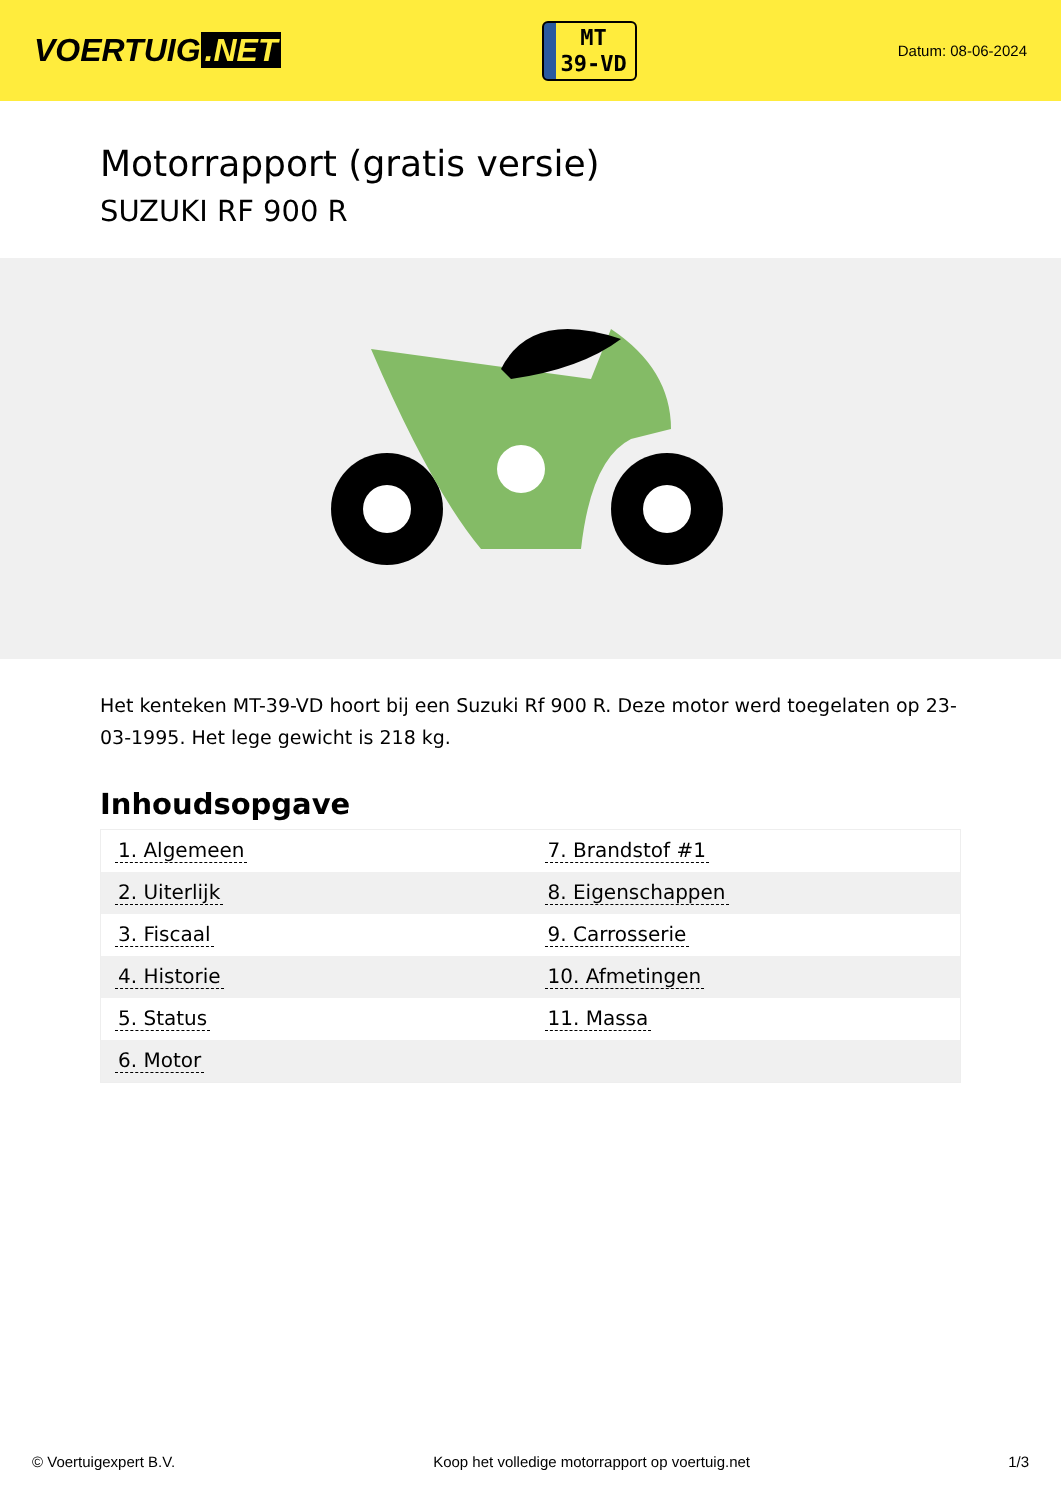VOERTUIG.NET
MT
39-VD
Datum: 08-06-2024
Motorrapport (gratis versie)
SUZUKI RF 900 R
Het kenteken MT-39-VD hoort bij een Suzuki Rf 900 R. Deze motor werd toegelaten op 23-03-1995. Het lege gewicht is 218 kg.
Inhoudsopgave
| 1. Algemeen | 7. Brandstof #1 |
| 2. Uiterlijk | 8. Eigenschappen |
| 3. Fiscaal | 9. Carrosserie |
| 4. Historie | 10. Afmetingen |
| 5. Status | 11. Massa |
| 6. Motor | |
© Voertuigexpert B.V. Koop het volledige motorrapport op voertuig.net 1/3